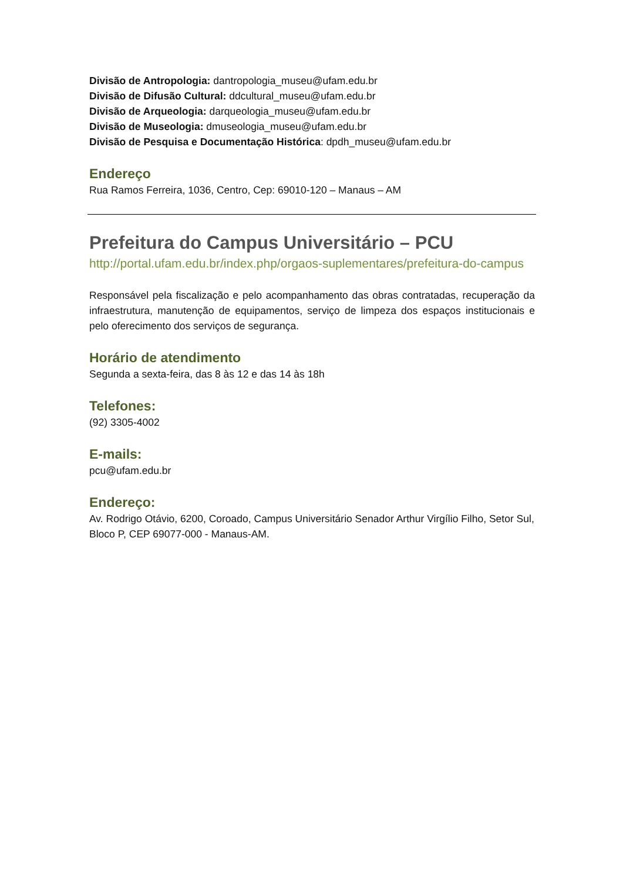Divisão de Antropologia: dantropologia_museu@ufam.edu.br
Divisão de Difusão Cultural: ddcultural_museu@ufam.edu.br
Divisão de Arqueologia: darqueologia_museu@ufam.edu.br
Divisão de Museologia: dmuseologia_museu@ufam.edu.br
Divisão de Pesquisa e Documentação Histórica: dpdh_museu@ufam.edu.br
Endereço
Rua Ramos Ferreira, 1036, Centro, Cep: 69010-120 – Manaus – AM
Prefeitura do Campus Universitário – PCU
http://portal.ufam.edu.br/index.php/orgaos-suplementares/prefeitura-do-campus
Responsável pela fiscalização e pelo acompanhamento das obras contratadas, recuperação da infraestrutura, manutenção de equipamentos, serviço de limpeza dos espaços institucionais e pelo oferecimento dos serviços de segurança.
Horário de atendimento
Segunda a sexta-feira, das 8 às 12 e das 14 às 18h
Telefones:
(92) 3305-4002
E-mails:
pcu@ufam.edu.br
Endereço:
Av. Rodrigo Otávio, 6200, Coroado, Campus Universitário Senador Arthur Virgílio Filho, Setor Sul, Bloco P, CEP 69077-000 - Manaus-AM.